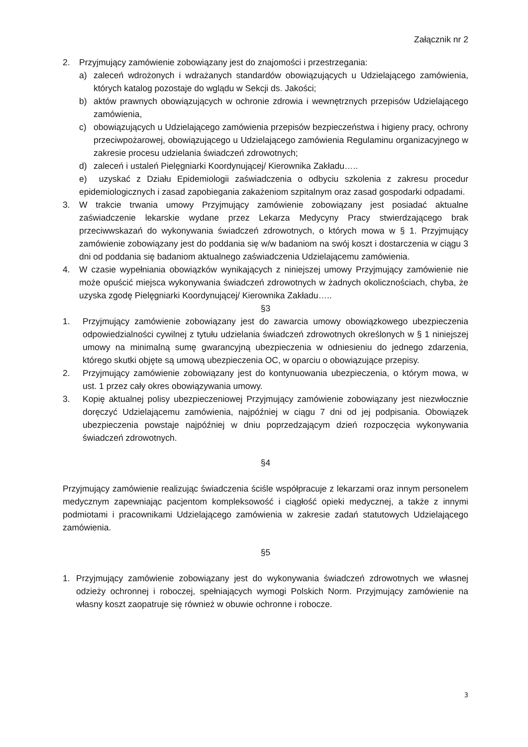Załącznik nr 2
2. Przyjmujący zamówienie zobowiązany jest do znajomości i przestrzegania:
a) zaleceń wdrożonych i wdrażanych standardów obowiązujących u Udzielającego zamówienia, których katalog pozostaje do wglądu w Sekcji ds. Jakości;
b) aktów prawnych obowiązujących w ochronie zdrowia i wewnętrznych przepisów Udzielającego zamówienia,
c) obowiązujących u Udzielającego zamówienia przepisów bezpieczeństwa i higieny pracy, ochrony przeciwpożarowej, obowiązującego u Udzielającego zamówienia Regulaminu organizacyjnego w zakresie procesu udzielania świadczeń zdrowotnych;
d) zaleceń i ustaleń Pielęgniarki Koordynującej/ Kierownika Zakładu…..
e) uzyskać z Działu Epidemiologii zaświadczenia o odbyciu szkolenia z zakresu procedur epidemiologicznych i zasad zapobiegania zakażeniom szpitalnym oraz zasad gospodarki odpadami.
3. W trakcie trwania umowy Przyjmujący zamówienie zobowiązany jest posiadać aktualne zaświadczenie lekarskie wydane przez Lekarza Medycyny Pracy stwierdzającego brak przeciwwskazań do wykonywania świadczeń zdrowotnych, o których mowa w § 1. Przyjmujący zamówienie zobowiązany jest do poddania się w/w badaniom na swój koszt i dostarczenia w ciągu 3 dni od poddania się badaniom aktualnego zaświadczenia Udzielającemu zamówienia.
4. W czasie wypełniania obowiązków wynikających z niniejszej umowy Przyjmujący zamówienie nie może opuścić miejsca wykonywania świadczeń zdrowotnych w żadnych okolicznościach, chyba, że uzyska zgodę Pielęgniarki Koordynującej/ Kierownika Zakładu…..
§3
1. Przyjmujący zamówienie zobowiązany jest do zawarcia umowy obowiązkowego ubezpieczenia odpowiedzialności cywilnej z tytułu udzielania świadczeń zdrowotnych określonych w § 1 niniejszej umowy na minimalną sumę gwarancyjną ubezpieczenia w odniesieniu do jednego zdarzenia, którego skutki objęte są umową ubezpieczenia OC, w oparciu o obowiązujące przepisy.
2. Przyjmujący zamówienie zobowiązany jest do kontynuowania ubezpieczenia, o którym mowa, w ust. 1 przez cały okres obowiązywania umowy.
3. Kopię aktualnej polisy ubezpieczeniowej Przyjmujący zamówienie zobowiązany jest niezwłocznie doręczyć Udzielającemu zamówienia, najpóźniej w ciągu 7 dni od jej podpisania. Obowiązek ubezpieczenia powstaje najpóźniej w dniu poprzedzającym dzień rozpoczęcia wykonywania świadczeń zdrowotnych.
§4
Przyjmujący zamówienie realizując świadczenia ściśle współpracuje z lekarzami oraz innym personelem medycznym zapewniając pacjentom kompleksowość i ciągłość opieki medycznej, a także z innymi podmiotami i pracownikami Udzielającego zamówienia w zakresie zadań statutowych Udzielającego zamówienia.
§5
1. Przyjmujący zamówienie zobowiązany jest do wykonywania świadczeń zdrowotnych we własnej odzieży ochronnej i roboczej, spełniających wymogi Polskich Norm. Przyjmujący zamówienie na własny koszt zaopatruje się również w obuwie ochronne i robocze.
3